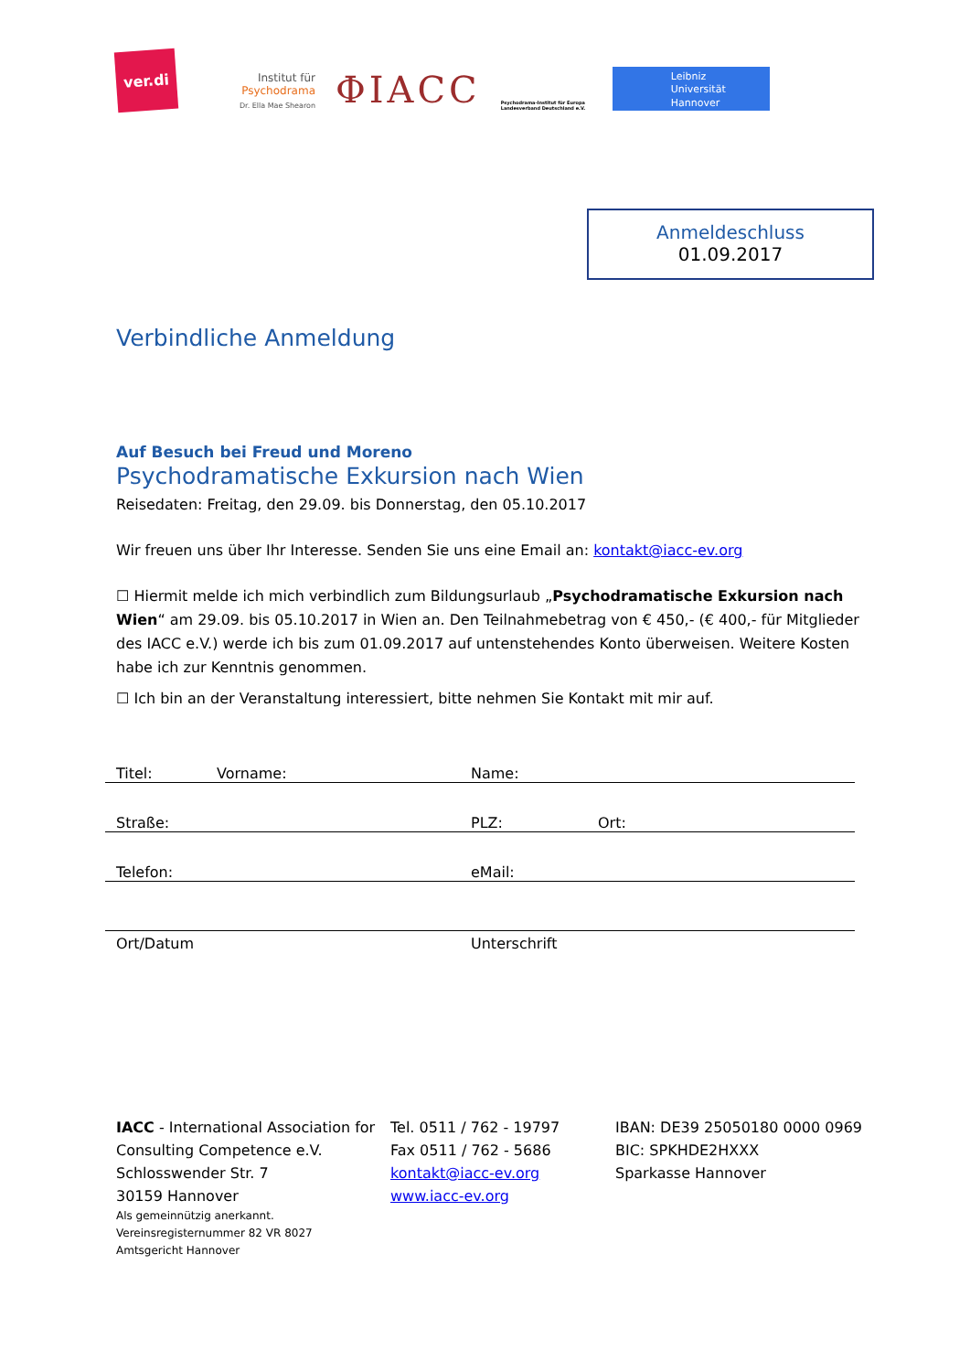ver.di
Institut für
Psychodrama
Dr. Ella Mae Shearon
ΦIACC
Psychodrama-Institut für Europa Landesverband Deutschland e.V.
Leibniz
Universität
Hannover
Anmeldeschluss
01.09.2017
Verbindliche Anmeldung
Auf Besuch bei Freud und Moreno
Psychodramatische Exkursion nach Wien
Reisedaten: Freitag, den 29.09. bis Donnerstag, den 05.10.2017
Wir freuen uns über Ihr Interesse. Senden Sie uns eine Email an: kontakt@iacc-ev.org
☐ Hiermit melde ich mich verbindlich zum Bildungsurlaub „Psychodramatische Exkursion nach Wien“ am 29.09. bis 05.10.2017 in Wien an. Den Teilnahmebetrag von € 450,- (€ 400,- für Mitglieder des IACC e.V.) werde ich bis zum 01.09.2017 auf untenstehendes Konto überweisen. Weitere Kosten habe ich zur Kenntnis genommen.
☐ Ich bin an der Veranstaltung interessiert, bitte nehmen Sie Kontakt mit mir auf.
Titel: Vorname: Name:
Straße: PLZ: Ort:
Telefon: eMail:
Ort/Datum Unterschrift
IACC - International Association for Consulting Competence e.V.
Schlosswender Str. 7
30159 Hannover
Als gemeinnützig anerkannt.
Vereinsregisternummer 82 VR 8027
Amtsgericht Hannover
Tel. 0511 / 762 - 19797
Fax 0511 / 762 - 5686
kontakt@iacc-ev.org
www.iacc-ev.org
IBAN: DE39 25050180 0000 0969
BIC: SPKHDE2HXXX
Sparkasse Hannover